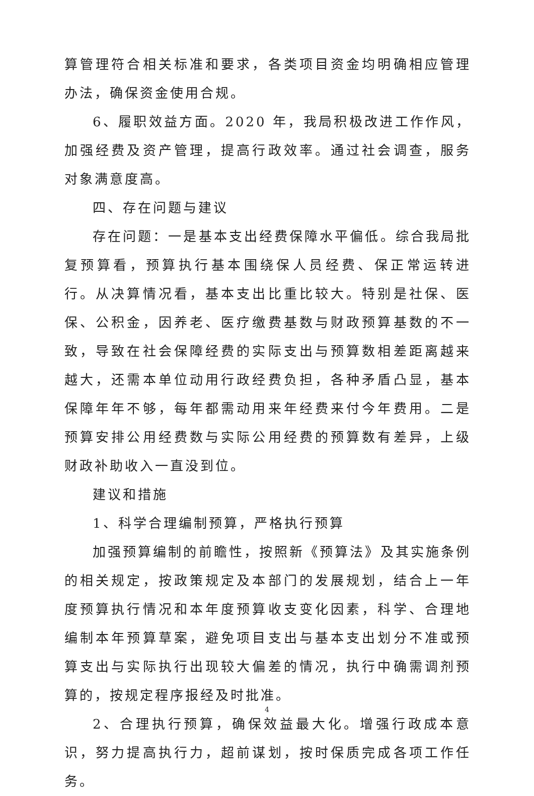算管理符合相关标准和要求，各类项目资金均明确相应管理办法，确保资金使用合规。
6、履职效益方面。2020 年，我局积极改进工作作风，加强经费及资产管理，提高行政效率。通过社会调查，服务对象满意度高。
四、存在问题与建议
存在问题：一是基本支出经费保障水平偏低。综合我局批复预算看，预算执行基本围绕保人员经费、保正常运转进行。从决算情况看，基本支出比重比较大。特别是社保、医保、公积金，因养老、医疗缴费基数与财政预算基数的不一致，导致在社会保障经费的实际支出与预算数相差距离越来越大，还需本单位动用行政经费负担，各种矛盾凸显，基本保障年年不够，每年都需动用来年经费来付今年费用。二是预算安排公用经费数与实际公用经费的预算数有差异，上级财政补助收入一直没到位。
建议和措施
1、科学合理编制预算，严格执行预算
加强预算编制的前瞻性，按照新《预算法》及其实施条例的相关规定，按政策规定及本部门的发展规划，结合上一年度预算执行情况和本年度预算收支变化因素，科学、合理地编制本年预算草案，避免项目支出与基本支出划分不准或预算支出与实际执行出现较大偏差的情况，执行中确需调剂预算的，按规定程序报经及时批准。
2、合理执行预算，确保效益最大化。增强行政成本意识，努力提高执行力，超前谋划，按时保质完成各项工作任务。
4